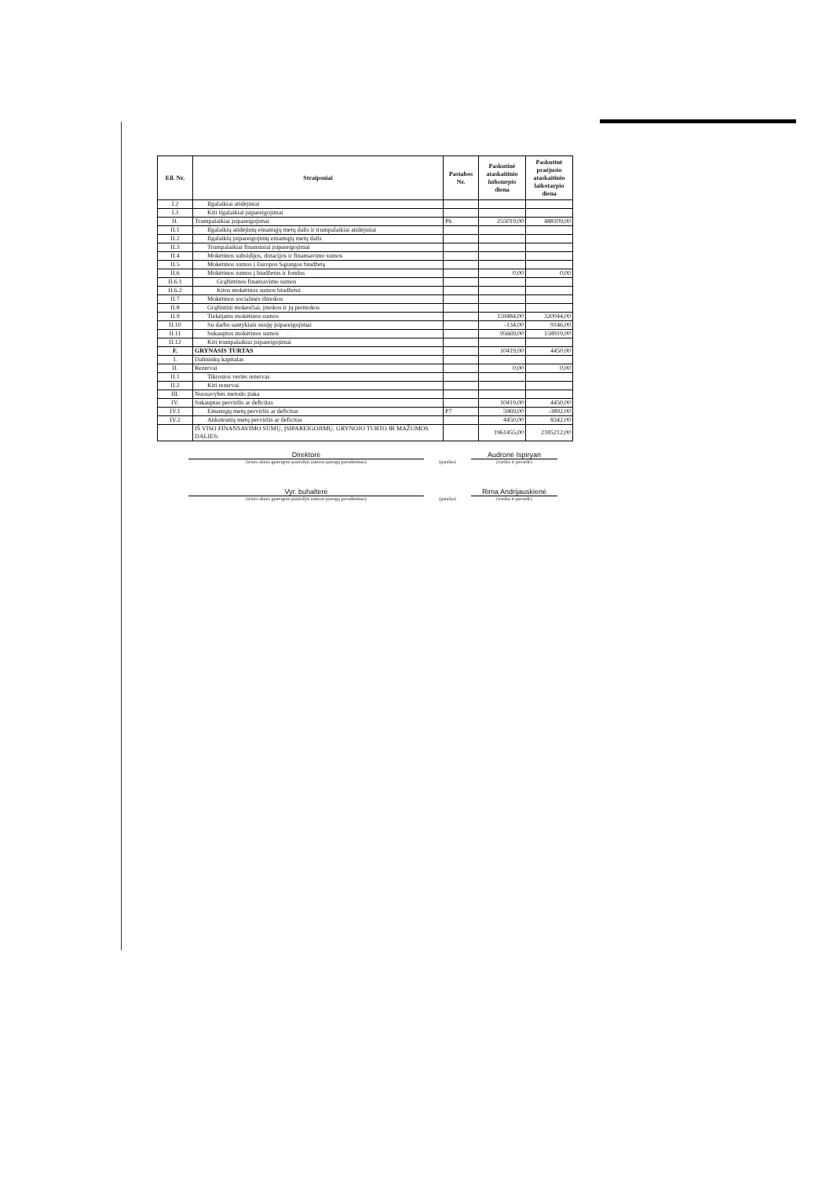| Eil. Nr. | Straipsniai | Pastabos Nr. | Paskutinė ataskaitinio laikotarpio diena | Paskutinė praėjusio ataskaitinio laikotarpio diena |
| --- | --- | --- | --- | --- |
| I.2 | Ilgalaikiai atidėjiniai | | | |
| I.3 | Kiti ilgalaikiai įsipareigojimai | | | |
| II. | Trumpalaikiai įsipareigojimai | P6 | 255019,00 | 488109,00 |
| II.1 | Ilgalaikių atidėjinių einamųjų metų dalis ir trumpalaikiai atidėjiniai | | | |
| II.2 | Ilgalaikių įsipareigojimų einamųjų metų dalis | | | |
| II.3 | Trumpalaikiai finansiniai įsipareigojimai | | | |
| II.4 | Mokėtinos subsidijos, dotacijos ir finansavimo sumos | | | |
| II.5 | Mokėtinos sumos į Europos Sąjungos biudžetą | | | |
| II.6 | Mokėtinos sumos į biudžetus ir fondus | | 0,00 | 0,00 |
| II.6.1 | Grąžintinos finansavimo sumos | | | |
| II.6.2 | Kitos mokėtinos sumos biudžetui | | | |
| II.7 | Mokėtinos socialinės išmokos | | | |
| II.8 | Grąžintini mokesčiai, įmokos ir jų permokos | | | |
| II.9 | Tiekėjams mokėtinos sumos | | 159484,00 | 320044,00 |
| II.10 | Su darbo santykiais susiję įsipareigojimai | | -134,00 | 9146,00 |
| II.11 | Sukauptos mokėtinos sumos | | 95669,00 | 158919,00 |
| II.12 | Kiti trumpalaikiai įsipareigojimai | | | |
| F. | GRYNASIS TURTAS | | 10419,00 | 4450,00 |
| I. | Dalininkų kapitalas | | | |
| II. | Rezervai | | 0,00 | 0,00 |
| II.1 | Tikrosios vertės rezervas | | | |
| II.2 | Kiti rezervai | | | |
| III. | Nuosavybės metodo įtaka | | | |
| IV. | Sukauptas perviršis ar deficitas | | 10419,00 | 4450,00 |
| IV.1 | Einamųjų metų perviršis ar deficitas | P7 | 5969,00 | -3892,00 |
| IV.2 | Ankstesnių metų perviršis ar deficitas | | 4450,00 | 8342,00 |
| | IŠ VISO FINANSAVIMO SUMŲ, ĮSIPAREIGOJIMŲ, GRYNOJO TURTO IR MAŽUMOS DALIES: | | 1961455,00 | 2185212,00 |
Direktorė
(teisės aktais įpareigoto pasirašyti asmens pareigų pavadinimas)
(parašas)
Audronė Ispiryan
(vardas ir pavardė)
Vyr. buhalterė
(teisės aktais įpareigoto pasirašyti asmens pareigų pavadinimas)
(parašas)
Rima Andrijauskienė
(vardas ir pavardė)